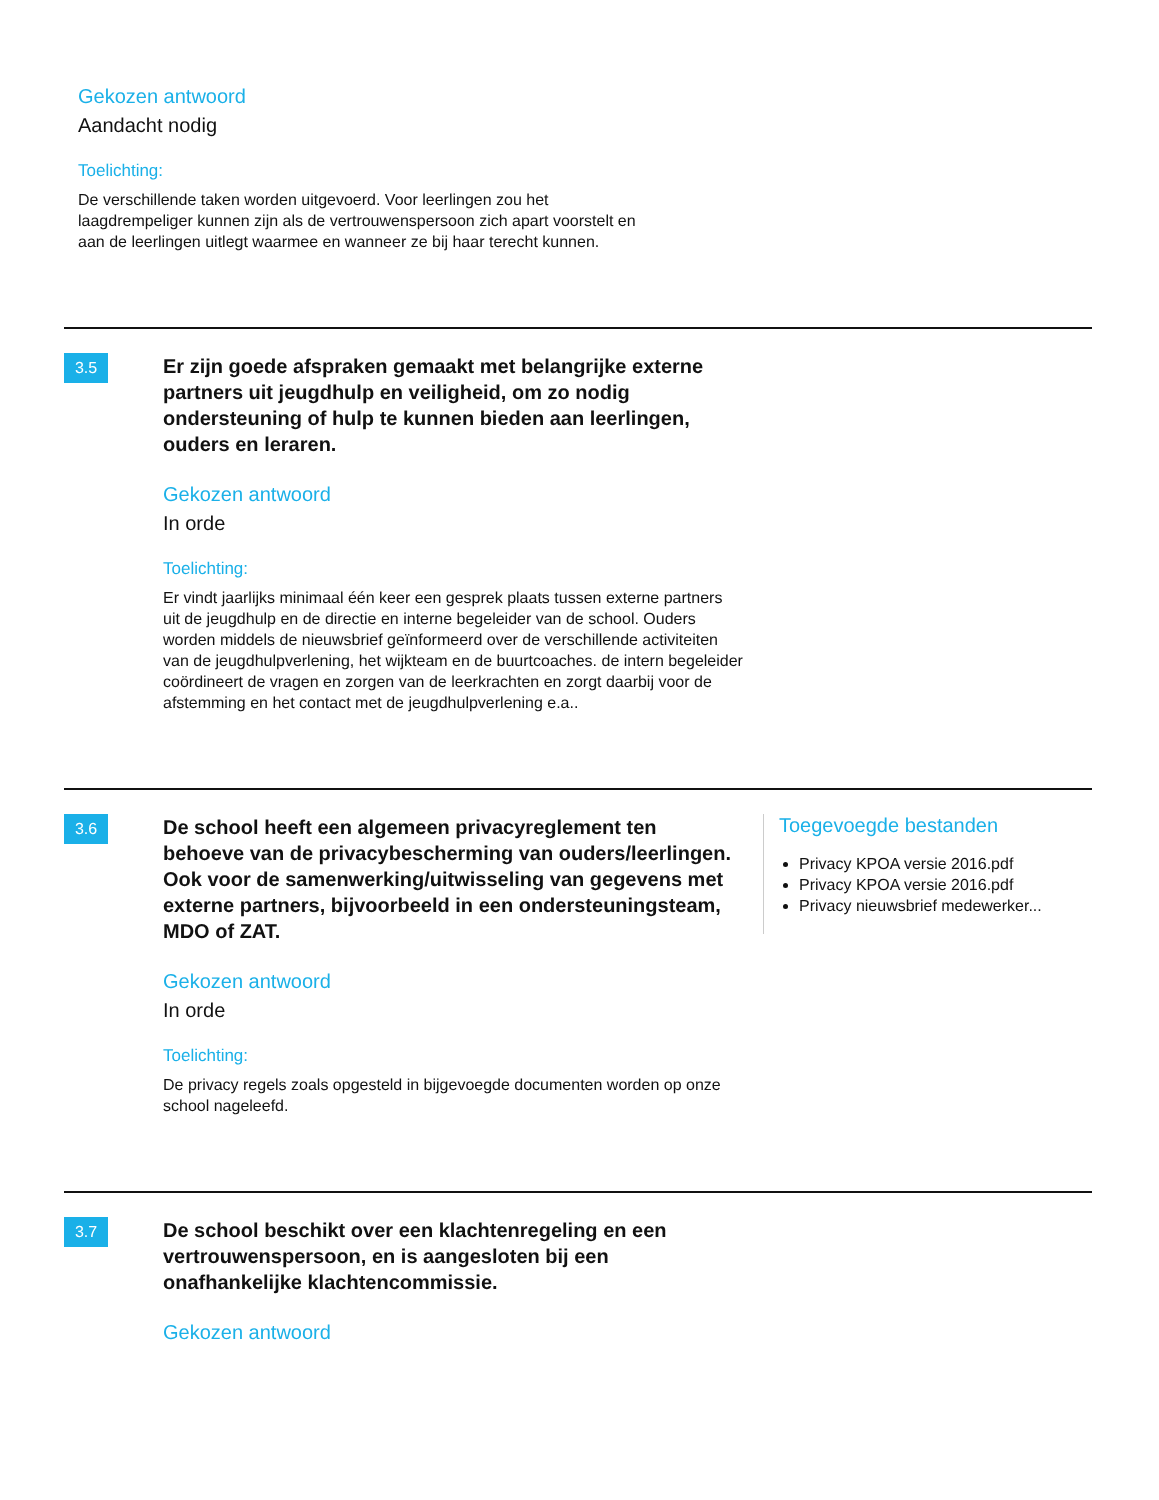Gekozen antwoord
Aandacht nodig
Toelichting:
De verschillende taken worden uitgevoerd. Voor leerlingen zou het laagdrempeliger kunnen zijn als de vertrouwenspersoon zich apart voorstelt en aan de leerlingen uitlegt waarmee en wanneer ze bij haar terecht kunnen.
3.5
Er zijn goede afspraken gemaakt met belangrijke externe partners uit jeugdhulp en veiligheid, om zo nodig ondersteuning of hulp te kunnen bieden aan leerlingen, ouders en leraren.
Gekozen antwoord
In orde
Toelichting:
Er vindt jaarlijks minimaal één keer een gesprek plaats tussen externe partners uit de jeugdhulp en de directie en interne begeleider van de school. Ouders worden middels de nieuwsbrief geïnformeerd over de verschillende activiteiten van de jeugdhulpverlening, het wijkteam en de buurtcoaches. de intern begeleider coördineert de vragen en zorgen van de leerkrachten en zorgt daarbij voor de afstemming en het contact met de jeugdhulpverlening e.a..
3.6
De school heeft een algemeen privacyreglement ten behoeve van de privacybescherming van ouders/leerlingen. Ook voor de samenwerking/uitwisseling van gegevens met externe partners, bijvoorbeeld in een ondersteuningsteam, MDO of ZAT.
Gekozen antwoord
In orde
Toelichting:
De privacy regels zoals opgesteld in bijgevoegde documenten worden op onze school nageleefd.
Toegevoegde bestanden
Privacy KPOA versie 2016.pdf
Privacy KPOA versie 2016.pdf
Privacy nieuwsbrief medewerker...
3.7
De school beschikt over een klachtenregeling en een vertrouwenspersoon, en is aangesloten bij een onafhankelijke klachtencommissie.
Gekozen antwoord